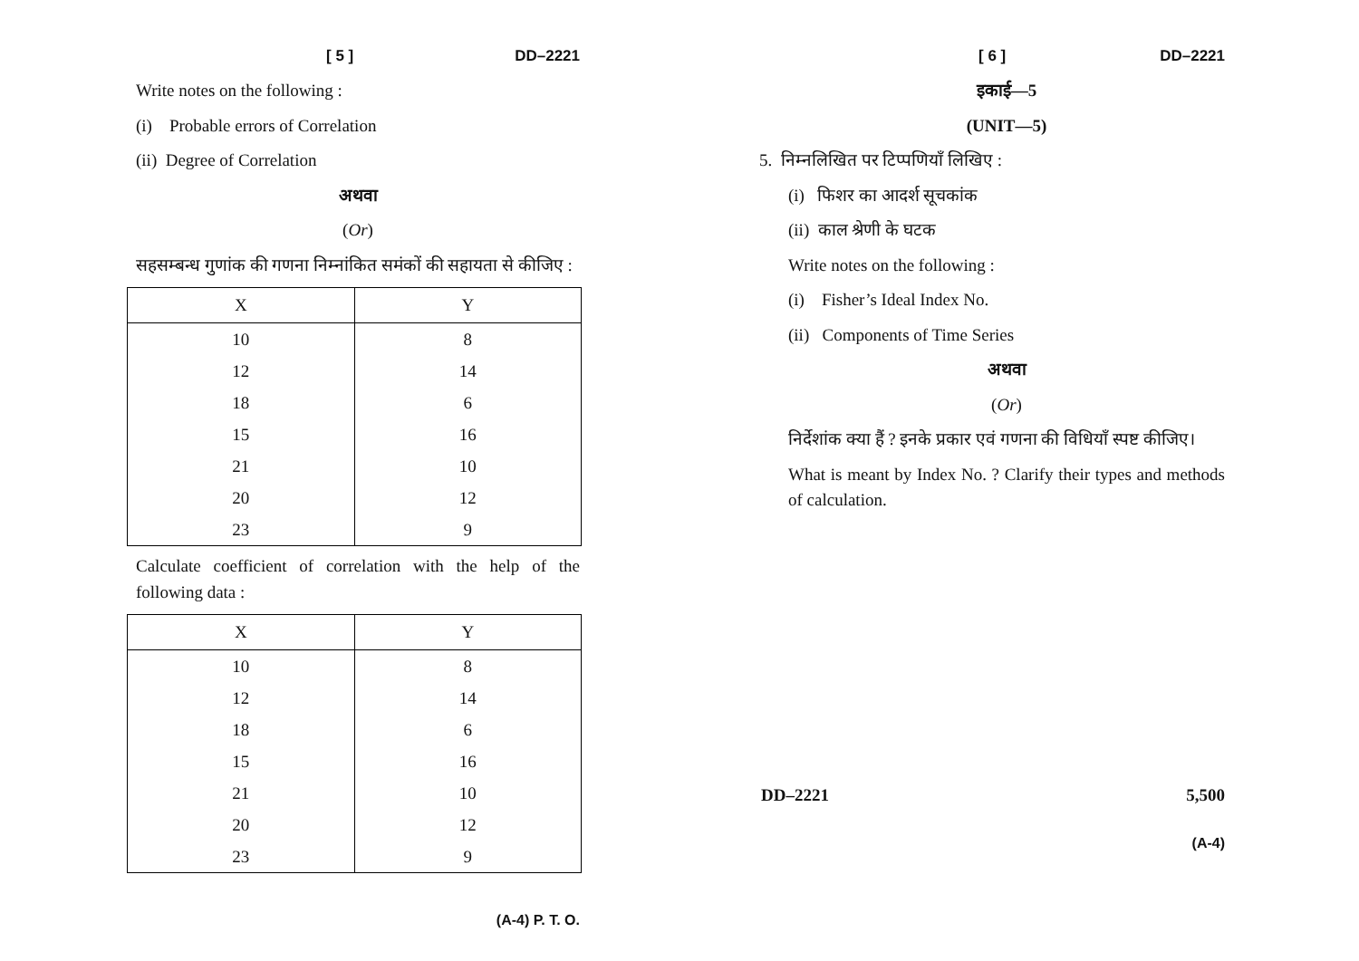[ 5 ] DD–2221
Write notes on the following :
(i) Probable errors of Correlation
(ii) Degree of Correlation
अथवा
(Or)
सहसम्बन्ध गुणांक की गणना निम्नांकित समंकों की सहायता से कीजिए :
| X | Y |
| --- | --- |
| 10 | 8 |
| 12 | 14 |
| 18 | 6 |
| 15 | 16 |
| 21 | 10 |
| 20 | 12 |
| 23 | 9 |
Calculate coefficient of correlation with the help of the following data :
| X | Y |
| --- | --- |
| 10 | 8 |
| 12 | 14 |
| 18 | 6 |
| 15 | 16 |
| 21 | 10 |
| 20 | 12 |
| 23 | 9 |
(A-4) P. T. O.
[ 6 ] DD–2221
इकाई—5
(UNIT—5)
5. निम्नलिखित पर टिप्पणियाँ लिखिए :
(i) फिशर का आदर्श सूचकांक
(ii) काल श्रेणी के घटक
Write notes on the following :
(i) Fisher’s Ideal Index No.
(ii) Components of Time Series
अथवा
(Or)
निर्देशांक क्या हैं ? इनके प्रकार एवं गणना की विधियाँ स्पष्ट कीजिए।
What is meant by Index No. ? Clarify their types and methods of calculation.
DD–2221 5,500
(A-4)